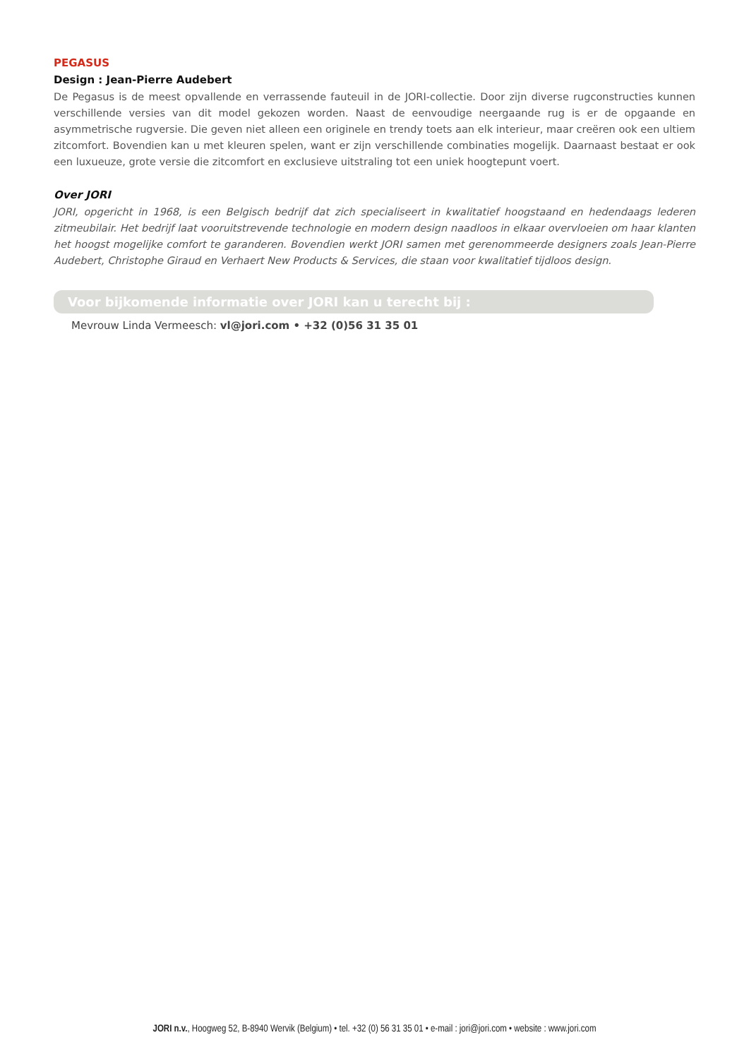PEGASUS
Design : Jean-Pierre Audebert
De Pegasus is de meest opvallende en verrassende fauteuil in de JORI-collectie. Door zijn diverse rugconstructies kunnen verschillende versies van dit model gekozen worden. Naast de eenvoudige neergaande rug is er de opgaande en asymmetrische rugversie. Die geven niet alleen een originele en trendy toets aan elk interieur, maar creëren ook een ultiem zitcomfort. Bovendien kan u met kleuren spelen, want er zijn verschillende combinaties mogelijk. Daarnaast bestaat er ook een luxueuze, grote versie die zitcomfort en exclusieve uitstraling tot een uniek hoogtepunt voert.
Over JORI
JORI, opgericht in 1968, is een Belgisch bedrijf dat zich specialiseert in kwalitatief hoogstaand en hedendaags lederen zitmeubilair. Het bedrijf laat vooruitstrevende technologie en modern design naadloos in elkaar overvloeien om haar klanten het hoogst mogelijke comfort te garanderen. Bovendien werkt JORI samen met gerenommeerde designers zoals Jean-Pierre Audebert, Christophe Giraud en Verhaert New Products & Services, die staan voor kwalitatief tijdloos design.
Voor bijkomende informatie over JORI kan u terecht bij :
Mevrouw Linda Vermeesch: vl@jori.com • +32 (0)56 31 35 01
JORI n.v., Hoogweg 52, B-8940 Wervik (Belgium) • tel. +32 (0) 56 31 35 01 • e-mail : jori@jori.com • website : www.jori.com